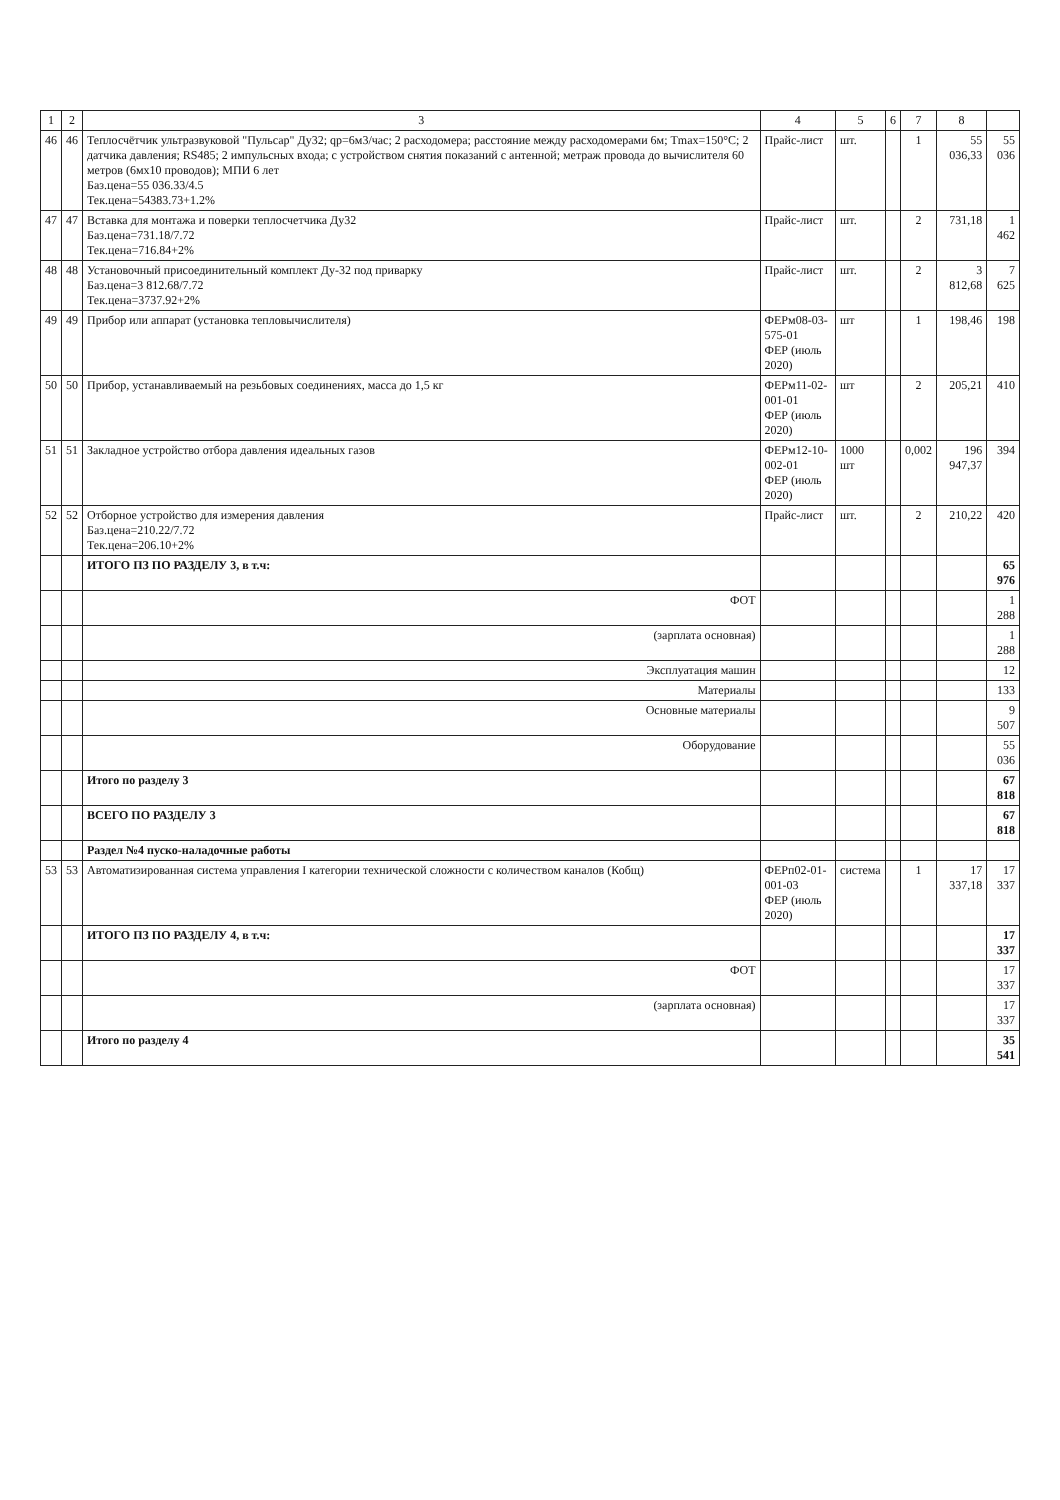| 1 | 2 | 3 | 4 | 5 | 6 | 7 | 8 | |
| --- | --- | --- | --- | --- | --- | --- | --- | --- |
| 46 | 46 | Теплосчётчик ультразвуковой "Пульсар" Ду32; qp=6м3/час; 2 расходомера; расстояние между расходомерами 6м; Tmax=150°C; 2 датчика давления; RS485; 2 импульсных входа; с устройством снятия показаний с антенной; метраж провода до вычислителя 60 метров (6мх10 проводов); МПИ 6 лет Баз.цена=55 036.33/4.5 Тек.цена=54383.73+1.2% | Прайс-лист | шт. | | 1 | 55 036,33 | 55 036 |
| 47 | 47 | Вставка для монтажа и поверки теплосчетчика Ду32 Баз.цена=731.18/7.72 Тек.цена=716.84+2% | Прайс-лист | шт. | | 2 | 731,18 | 1 462 |
| 48 | 48 | Установочный присоединительный комплект Ду-32 под приварку Баз.цена=3 812.68/7.72 Тек.цена=3737.92+2% | Прайс-лист | шт. | | 2 | 3 812,68 | 7 625 |
| 49 | 49 | Прибор или аппарат (установка тепловычислителя) | ФЕРм08-03-575-01 ФЕР (июль 2020) | шт | | 1 | 198,46 | 198 |
| 50 | 50 | Прибор, устанавливаемый на резьбовых соединениях, масса до 1,5 кг | ФЕРм11-02-001-01 ФЕР (июль 2020) | шт | | 2 | 205,21 | 410 |
| 51 | 51 | Закладное устройство отбора давления идеальных газов | ФЕРм12-10-002-01 ФЕР (июль 2020) | 1000 шт | | 0,002 | 196 947,37 | 394 |
| 52 | 52 | Отборное устройство для измерения давления Баз.цена=210.22/7.72 Тек.цена=206.10+2% | Прайс-лист | шт. | | 2 | 210,22 | 420 |
| | | ИТОГО ПЗ ПО РАЗДЕЛУ 3, в т.ч: | | | | | | 65 976 |
| | | ФОТ | | | | | | 1 288 |
| | | (зарплата основная) | | | | | | 1 288 |
| | | Эксплуатация машин | | | | | | 12 |
| | | Материалы | | | | | | 133 |
| | | Основные материалы | | | | | | 9 507 |
| | | Оборудование | | | | | | 55 036 |
| | | Итого по разделу 3 | | | | | | 67 818 |
| | | ВСЕГО ПО РАЗДЕЛУ 3 | | | | | | 67 818 |
| | | Раздел №4 пуско-наладочные работы | | | | | | |
| 53 | 53 | Автоматизированная система управления I категории технической сложности с количеством каналов (Кобщ) | ФЕРп02-01-001-03 ФЕР (июль 2020) | система | | 1 | 17 337,18 | 17 337 |
| | | ИТОГО ПЗ ПО РАЗДЕЛУ 4, в т.ч: | | | | | | 17 337 |
| | | ФОТ | | | | | | 17 337 |
| | | (зарплата основная) | | | | | | 17 337 |
| | | Итого по разделу 4 | | | | | | 35 541 |